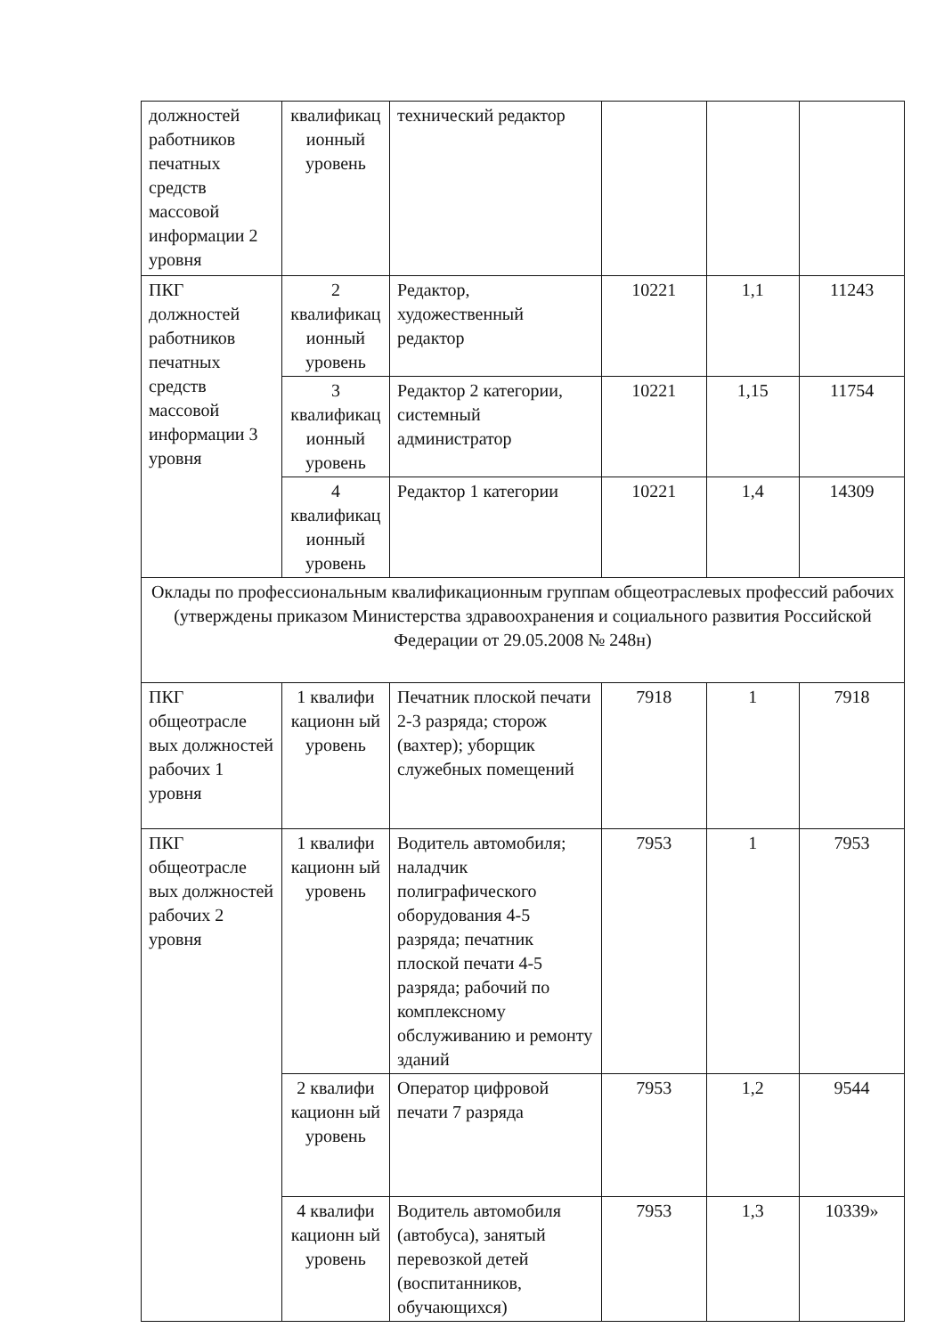| должностей работников печатных средств массовой информации 2 уровня | квалификац ионный уровень | технический редактор | | | |
| ПКГ должностей работников печатных средств массовой информации 3 уровня | 2 квалификац ионный уровень | Редактор, художественный редактор | 10221 | 1,1 | 11243 |
| | 3 квалификац ионный уровень | Редактор 2 категории, системный администратор | 10221 | 1,15 | 11754 |
| | 4 квалификац ионный уровень | Редактор 1 категории | 10221 | 1,4 | 14309 |
| Оклады по профессиональным квалификационным группам общеотраслевых профессий рабочих (утверждены приказом Министерства здравоохранения и социального развития Российской Федерации от 29.05.2008 № 248н) | | | | | |
| ПКГ общеотрасле вых должностей рабочих 1 уровня | 1 квалифи кационн ый уровень | Печатник плоской печати 2-3 разряда; сторож (вахтер); уборщик служебных помещений | 7918 | 1 | 7918 |
| ПКГ общеотрасле вых должностей рабочих 2 уровня | 1 квалифи кационн ый уровень | Водитель автомобиля; наладчик полиграфического оборудования 4-5 разряда; печатник плоской печати 4-5 разряда; рабочий по комплексному обслуживанию и ремонту зданий | 7953 | 1 | 7953 |
| | 2 квалифи кационн ый уровень | Оператор цифровой печати 7 разряда | 7953 | 1,2 | 9544 |
| | 4 квалифи кационн ый уровень | Водитель автомобиля (автобуса), занятый перевозкой детей (воспитанников, обучающихся) | 7953 | 1,3 | 10339» |